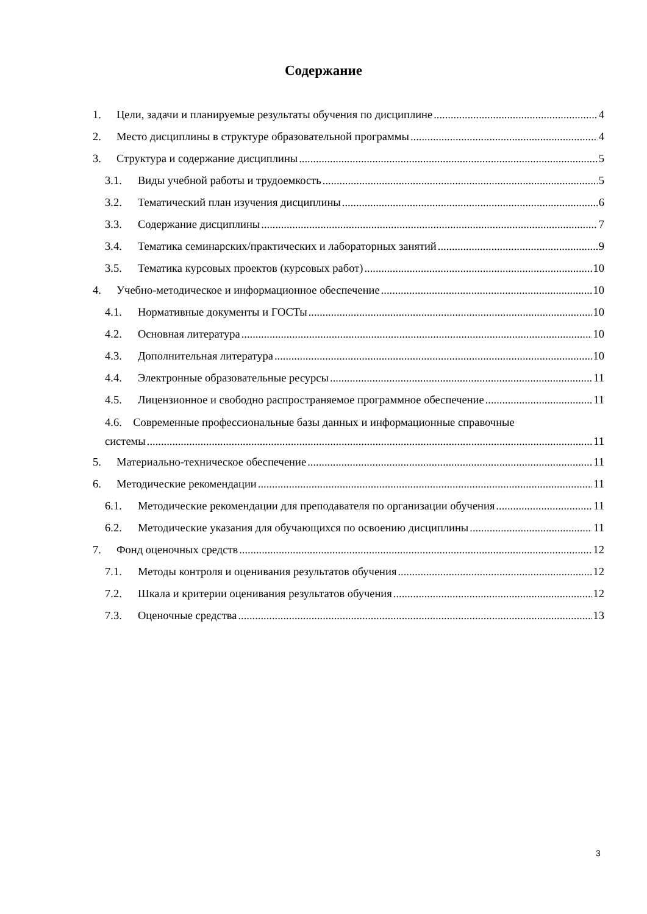Содержание
1. Цели, задачи и планируемые результаты обучения по дисциплине 4
2. Место дисциплины в структуре образовательной программы 4
3. Структура и содержание дисциплины 5
3.1. Виды учебной работы и трудоемкость 5
3.2. Тематический план изучения дисциплины 6
3.3. Содержание дисциплины 7
3.4. Тематика семинарских/практических и лабораторных занятий 9
3.5. Тематика курсовых проектов (курсовых работ) 10
4. Учебно-методическое и информационное обеспечение 10
4.1. Нормативные документы и ГОСТы 10
4.2. Основная литература 10
4.3. Дополнительная литература 10
4.4. Электронные образовательные ресурсы 11
4.5. Лицензионное и свободно распространяемое программное обеспечение 11
4.6. Современные профессиональные базы данных и информационные справочные
системы 11
5. Материально-техническое обеспечение 11
6. Методические рекомендации 11
6.1. Методические рекомендации для преподавателя по организации обучения 11
6.2. Методические указания для обучающихся по освоению дисциплины 11
7. Фонд оценочных средств 12
7.1. Методы контроля и оценивания результатов обучения 12
7.2. Шкала и критерии оценивания результатов обучения 12
7.3. Оценочные средства 13
3